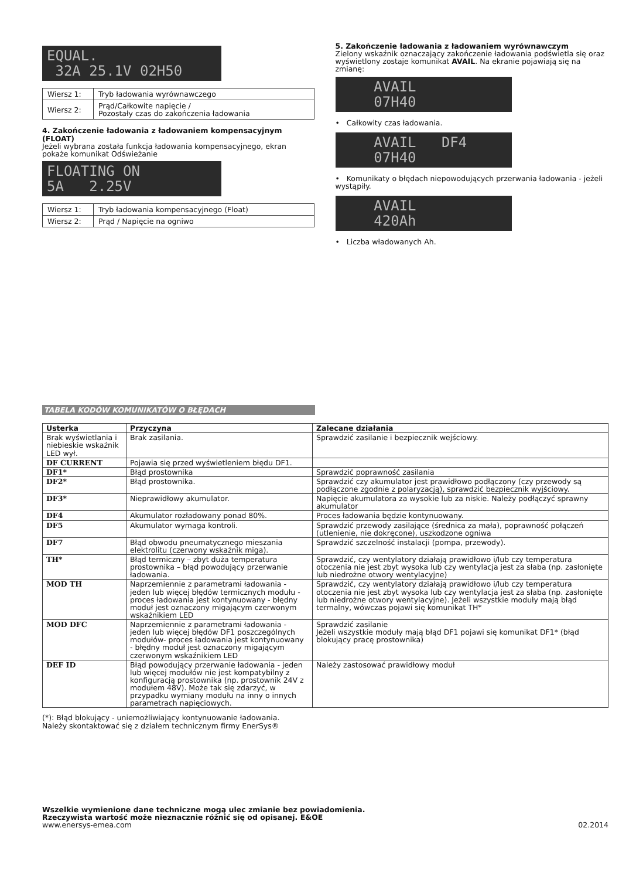EQUAL. 32A 25.1V 02H50
| Wiersz 1: | Tryb ładowania wyrównawczego |
| Wiersz 2: | Prąd/Całkowite napięcie / Pozostały czas do zakończenia ładowania |
4. Zakończenie ładowania z ładowaniem kompensacyjnym (FLOAT)
Jeżeli wybrana została funkcja ładowania kompensacyjnego, ekran pokaże komunikat Odświeżanie
FLOATING ON 5A 2.25V
| Wiersz 1: | Tryb ładowania kompensacyjnego (Float) |
| Wiersz 2: | Prąd / Napięcie na ogniwo |
5. Zakończenie ładowania z ładowaniem wyrównawczym
Zielony wskaźnik oznaczający zakończenie ładowania podświetla się oraz wyświetlony zostaje komunikat AVAIL. Na ekranie pojawiają się na zmianę:
AVAIL 07H40
• Całkowity czas ładowania.
AVAIL DF4 07H40
• Komunikaty o błędach niepowodujących przerwania ładowania - jeżeli wystąpiły.
AVAIL 420Ah
• Liczba władowanych Ah.
TABELA KODÓW KOMUNIKATÓW O BŁĘDACH
| Usterka | Przyczyna | Zalecane działania |
| --- | --- | --- |
| Brak wyświetlania i niebieskie wskaźnik LED wył. | Brak zasilania. | Sprawdzić zasilanie i bezpiecznik wejściowy. |
| DF CURRENT | Pojawia się przed wyświetleniem błędu DF1. | |
| DF1* | Błąd prostownika | Sprawdzić poprawność zasilania |
| DF2* | Błąd prostownika. | Sprawdzić czy akumulator jest prawidłowo podłączony (czy przewody są podłączone zgodnie z polaryzacją), sprawdzić bezpiecznik wyjściowy. |
| DF3* | Nieprawidłowy akumulator. | Napięcie akumulatora za wysokie lub za niskie. Należy podłączyć sprawny akumulator |
| DF4 | Akumulator rozładowany ponad 80%. | Proces ładowania będzie kontynuowany. |
| DF5 | Akumulator wymaga kontroli. | Sprawdzić przewody zasilające (średnica za mała), poprawność połączeń (utlenienie, nie dokręcone), uszkodzone ogniwa |
| DF7 | Błąd obwodu pneumatycznego mieszania elektrolitu (czerwony wskaźnik miga). | Sprawdzić szczelność instalacji (pompa, przewody). |
| TH* | Błąd termiczny – zbyt duża temperatura prostownika – błąd powodujący przerwanie ładowania. | Sprawdzić, czy wentylatory działają prawidłowo i/lub czy temperatura otoczenia nie jest zbyt wysoka lub czy wentylacja jest za słaba (np. zasłonięte lub niedrożne otwory wentylacyjne) |
| MOD TH | Naprzemiennie z parametrami ładowania - jeden lub więcej błędów termicznych modułu - proces ładowania jest kontynuowany - błędny moduł jest oznaczony migającym czerwonym wskaźnikiem LED | Sprawdzić, czy wentylatory działają prawidłowo i/lub czy temperatura otoczenia nie jest zbyt wysoka lub czy wentylacja jest za słaba (np. zasłonięte lub niedrożne otwory wentylacyjne). Jeżeli wszystkie moduły mają błąd termalny, wówczas pojawi się komunikat TH* |
| MOD DFC | Naprzemiennie z parametrami ładowania - jeden lub więcej błędów DF1 poszczególnych modułów- proces ładowania jest kontynuowany - błędny moduł jest oznaczony migającym czerwonym wskaźnikiem LED | Sprawdzić zasilanie Jeżeli wszystkie moduły mają błąd DF1 pojawi się komunikat DF1* (błąd blokujący pracę prostownika) |
| DEF ID | Błąd powodujący przerwanie ładowania - jeden lub więcej modułów nie jest kompatybilny z konfiguracją prostownika (np. prostownik 24V z modułem 48V). Może tak się zdarzyć, w przypadku wymiany modułu na inny o innych parametrach napięciowych. | Należy zastosować prawidłowy moduł |
(*): Błąd blokujący - uniemożliwiający kontynuowanie ładowania.
Należy skontaktować się z działem technicznym firmy EnerSys®
Wszelkie wymienione dane techniczne mogą ulec zmianie bez powiadomienia.
Rzeczywista wartość może nieznacznie różnić się od opisanej. E&OE
www.enersys-emea.com
02.2014